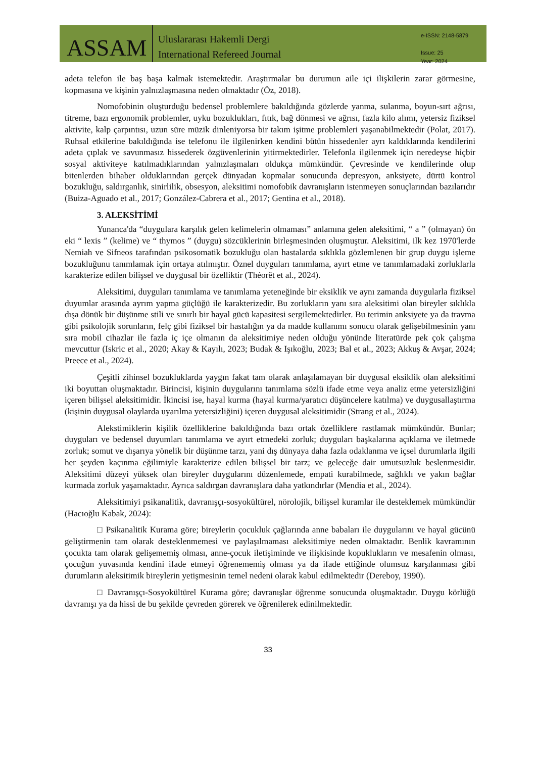ASSAM
Uluslararası Hakemli Dergi
International Refereed Journal
e-ISSN: 2148-5879
Issue: 25
Year: 2024
adeta telefon ile baş başa kalmak istemektedir. Araştırmalar bu durumun aile içi ilişkilerin zarar görmesine, kopmasına ve kişinin yalnızlaşmasına neden olmaktadır (Öz, 2018).
Nomofobinin oluşturduğu bedensel problemlere bakıldığında gözlerde yanma, sulanma, boyun-sırt ağrısı, titreme, bazı ergonomik problemler, uyku bozuklukları, fıtık, bağ dönmesi ve ağrısı, fazla kilo alımı, yetersiz fiziksel aktivite, kalp çarpıntısı, uzun süre müzik dinleniyorsa bir takım işitme problemleri yaşanabilmektedir (Polat, 2017). Ruhsal etkilerine bakıldığında ise telefonu ile ilgilenirken kendini bütün hissedenler ayrı kaldıklarında kendilerini adeta çıplak ve savunmasız hissederek özgüvenlerinin yitirmektedirler. Telefonla ilgilenmek için neredeyse hiçbir sosyal aktiviteye katılmadıklarından yalnızlaşmaları oldukça mümkündür. Çevresinde ve kendilerinde olup bitenlerden bihaber olduklarından gerçek dünyadan kopmalar sonucunda depresyon, anksiyete, dürtü kontrol bozukluğu, saldırganlık, sinirlilik, obsesyon, aleksitimi nomofobik davranışların istenmeyen sonuçlarından bazılarıdır (Buiza-Aguado et al., 2017; González-Cabrera et al., 2017; Gentina et al., 2018).
3. ALEKSİTİMİ
Yunanca'da “duygulara karşılık gelen kelimelerin olmaması” anlamına gelen aleksitimi, “ a ” (olmayan) ön eki “ lexis ” (kelime) ve “ thymos ” (duygu) sözcüklerinin birleşmesinden oluşmuştur. Aleksitimi, ilk kez 1970'lerde Nemiah ve Sifneos tarafından psikosomatik bozukluğu olan hastalarda sıklıkla gözlemlenen bir grup duygu işleme bozukluğunu tanımlamak için ortaya atılmıştır. Öznel duyguları tanımlama, ayırt etme ve tanımlamadaki zorluklarla karakterize edilen bilişsel ve duygusal bir özelliktir (Théorêt et al., 2024).
Aleksitimi, duyguları tanımlama ve tanımlama yeteneğinde bir eksiklik ve aynı zamanda duygularla fiziksel duyumlar arasında ayrım yapma güçlüğü ile karakterizedir. Bu zorlukların yanı sıra aleksitimi olan bireyler sıklıkla dışa dönük bir düşünme stili ve sınırlı bir hayal gücü kapasitesi sergilemektedirler. Bu terimin anksiyete ya da travma gibi psikolojik sorunların, felç gibi fiziksel bir hastalığın ya da madde kullanımı sonucu olarak gelişebilmesinin yanı sıra mobil cihazlar ile fazla iç içe olmanın da aleksitimiye neden olduğu yönünde literatürde pek çok çalışma mevcuttur (Iskric et al., 2020; Akay & Kayılı, 2023; Budak & Işıkoğlu, 2023; Bal et al., 2023; Akkuş & Avşar, 2024; Preece et al., 2024).
Çeşitli zihinsel bozukluklarda yaygın fakat tam olarak anlaşılamayan bir duygusal eksiklik olan aleksitimi iki boyuttan oluşmaktadır. Birincisi, kişinin duygularını tanımlama sözlü ifade etme veya analiz etme yetersizliğini içeren bilişsel aleksitimidir. İkincisi ise, hayal kurma (hayal kurma/yaratıcı düşüncelere katılma) ve duygusallaştırma (kişinin duygusal olaylarda uyarılma yetersizliğini) içeren duygusal aleksitimidir (Strang et al., 2024).
Alekstimiklerin kişilik özelliklerine bakıldığında bazı ortak özelliklere rastlamak mümkündür. Bunlar; duyguları ve bedensel duyumları tanımlama ve ayırt etmedeki zorluk; duyguları başkalarına açıklama ve iletmede zorluk; somut ve dışarıya yönelik bir düşünme tarzı, yani dış dünyaya daha fazla odaklanma ve içsel durumlarla ilgili her şeyden kaçınma eğilimiyle karakterize edilen bilişsel bir tarz; ve geleceğe dair umutsuzluk beslenmesidir. Aleksitimi düzeyi yüksek olan bireyler duygularını düzenlemede, empati kurabilmede, sağlıklı ve yakın bağlar kurmada zorluk yaşamaktadır. Ayrıca saldırgan davranışlara daha yatkındırlar (Mendia et al., 2024).
Aleksitimiyi psikanalitik, davranışçı-sosyokültürel, nörolojik, bilişsel kuramlar ile desteklemek mümkündür (Hacıoğlu Kabak, 2024):
□ Psikanalitik Kurama göre; bireylerin çocukluk çağlarında anne babaları ile duygularını ve hayal gücünü geliştirmenin tam olarak desteklenmemesi ve paylaşılmaması aleksitimiye neden olmaktadır. Benlik kavramının çocukta tam olarak gelişememiş olması, anne-çocuk iletişiminde ve ilişkisinde kopuklukların ve mesafenin olması, çocuğun yuvasında kendini ifade etmeyi öğrenememiş olması ya da ifade ettiğinde olumsuz karşılanması gibi durumların aleksitimik bireylerin yetişmesinin temel nedeni olarak kabul edilmektedir (Dereboy, 1990).
□ Davranışçı-Sosyokültürel Kurama göre; davranışlar öğrenme sonucunda oluşmaktadır. Duygu körlüğü davranışı ya da hissi de bu şekilde çevreden görerek ve öğrenilerek edinilmektedir.
33